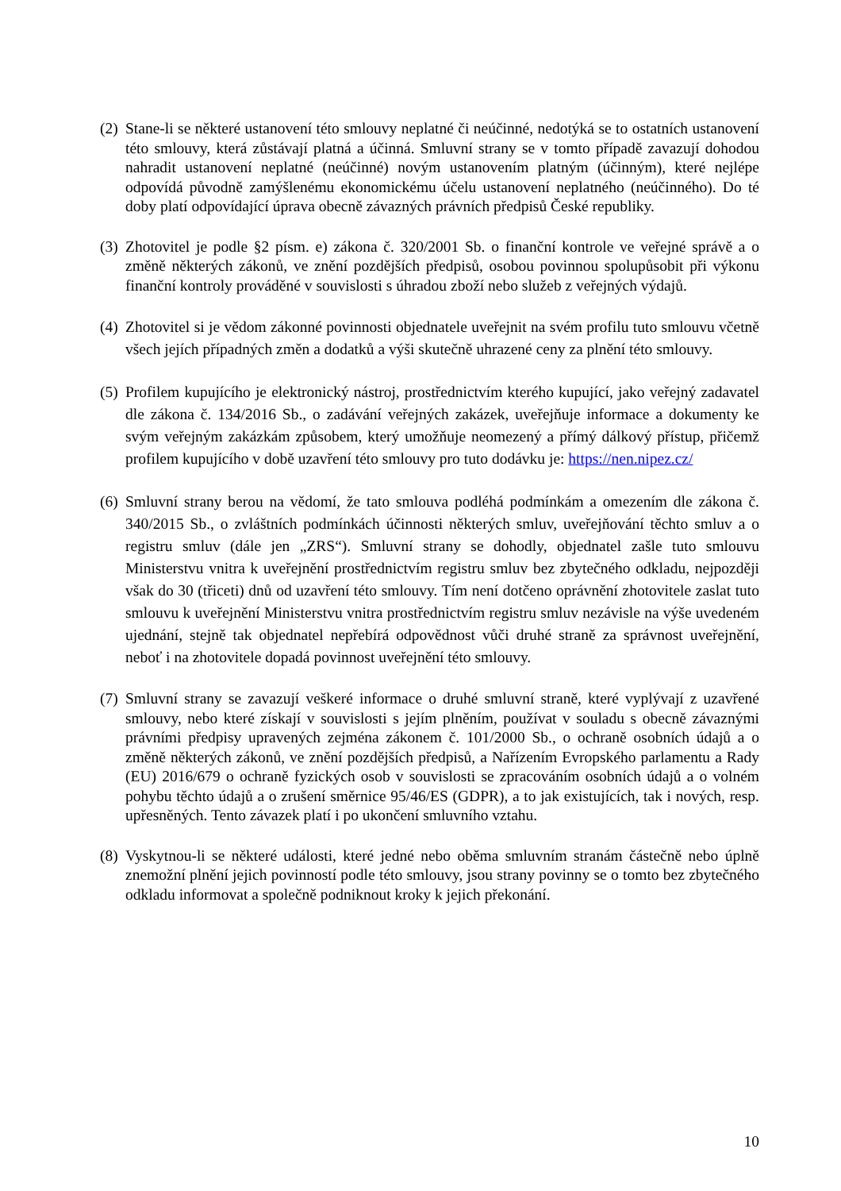(2)
Stane-li se některé ustanovení této smlouvy neplatné či neúčinné, nedotýká se to ostatních ustanovení této smlouvy, která zůstávají platná a účinná. Smluvní strany se v tomto případě zavazují dohodou nahradit ustanovení neplatné (neúčinné) novým ustanovením platným (účinným), které nejlépe odpovídá původně zamýšlenému ekonomickému účelu ustanovení neplatného (neúčinného). Do té doby platí odpovídající úprava obecně závazných právních předpisů České republiky.
(3)
Zhotovitel je podle §2 písm. e) zákona č. 320/2001 Sb. o finanční kontrole ve veřejné správě a o změně některých zákonů, ve znění pozdějších předpisů, osobou povinnou spolupůsobit při výkonu finanční kontroly prováděné v souvislosti s úhradou zboží nebo služeb z veřejných výdajů.
(4)
Zhotovitel si je vědom zákonné povinnosti objednatele uveřejnit na svém profilu tuto smlouvu včetně všech jejích případných změn a dodatků a výši skutečně uhrazené ceny za plnění této smlouvy.
(5)
Profilem kupujícího je elektronický nástroj, prostřednictvím kterého kupující, jako veřejný zadavatel dle zákona č. 134/2016 Sb., o zadávání veřejných zakázek, uveřejňuje informace a dokumenty ke svým veřejným zakázkám způsobem, který umožňuje neomezený a přímý dálkový přístup, přičemž profilem kupujícího v době uzavření této smlouvy pro tuto dodávku je: https://nen.nipez.cz/
(6)
Smluvní strany berou na vědomí, že tato smlouva podléhá podmínkám a omezením dle zákona č. 340/2015 Sb., o zvláštních podmínkách účinnosti některých smluv, uveřejňování těchto smluv a o registru smluv (dále jen „ZRS“). Smluvní strany se dohodly, objednatel zašle tuto smlouvu Ministerstvu vnitra k uveřejnění prostřednictvím registru smluv bez zbytečného odkladu, nejpozději však do 30 (třiceti) dnů od uzavření této smlouvy. Tím není dotčeno oprávnění zhotovitele zaslat tuto smlouvu k uveřejnění Ministerstvu vnitra prostřednictvím registru smluv nezávisle na výše uvedeném ujednání, stejně tak objednatel nepřebírá odpovědnost vůči druhé straně za správnost uveřejnění, neboť i na zhotovitele dopadá povinnost uveřejnění této smlouvy.
(7)
Smluvní strany se zavazují veškeré informace o druhé smluvní straně, které vyplývají z uzavřené smlouvy, nebo které získají v souvislosti s jejím plněním, používat v souladu s obecně závaznými právními předpisy upravených zejména zákonem č. 101/2000 Sb., o ochraně osobních údajů a o změně některých zákonů, ve znění pozdějších předpisů, a Nařízením Evropského parlamentu a Rady (EU) 2016/679 o ochraně fyzických osob v souvislosti se zpracováním osobních údajů a o volném pohybu těchto údajů a o zrušení směrnice 95/46/ES (GDPR), a to jak existujících, tak i nových, resp. upřesněných. Tento závazek platí i po ukončení smluvního vztahu.
(8)
Vyskytnou-li se některé události, které jedné nebo oběma smluvním stranám částečně nebo úplně znemožní plnění jejich povinností podle této smlouvy, jsou strany povinny se o tomto bez zbytečného odkladu informovat a společně podniknout kroky k jejich překonání.
10